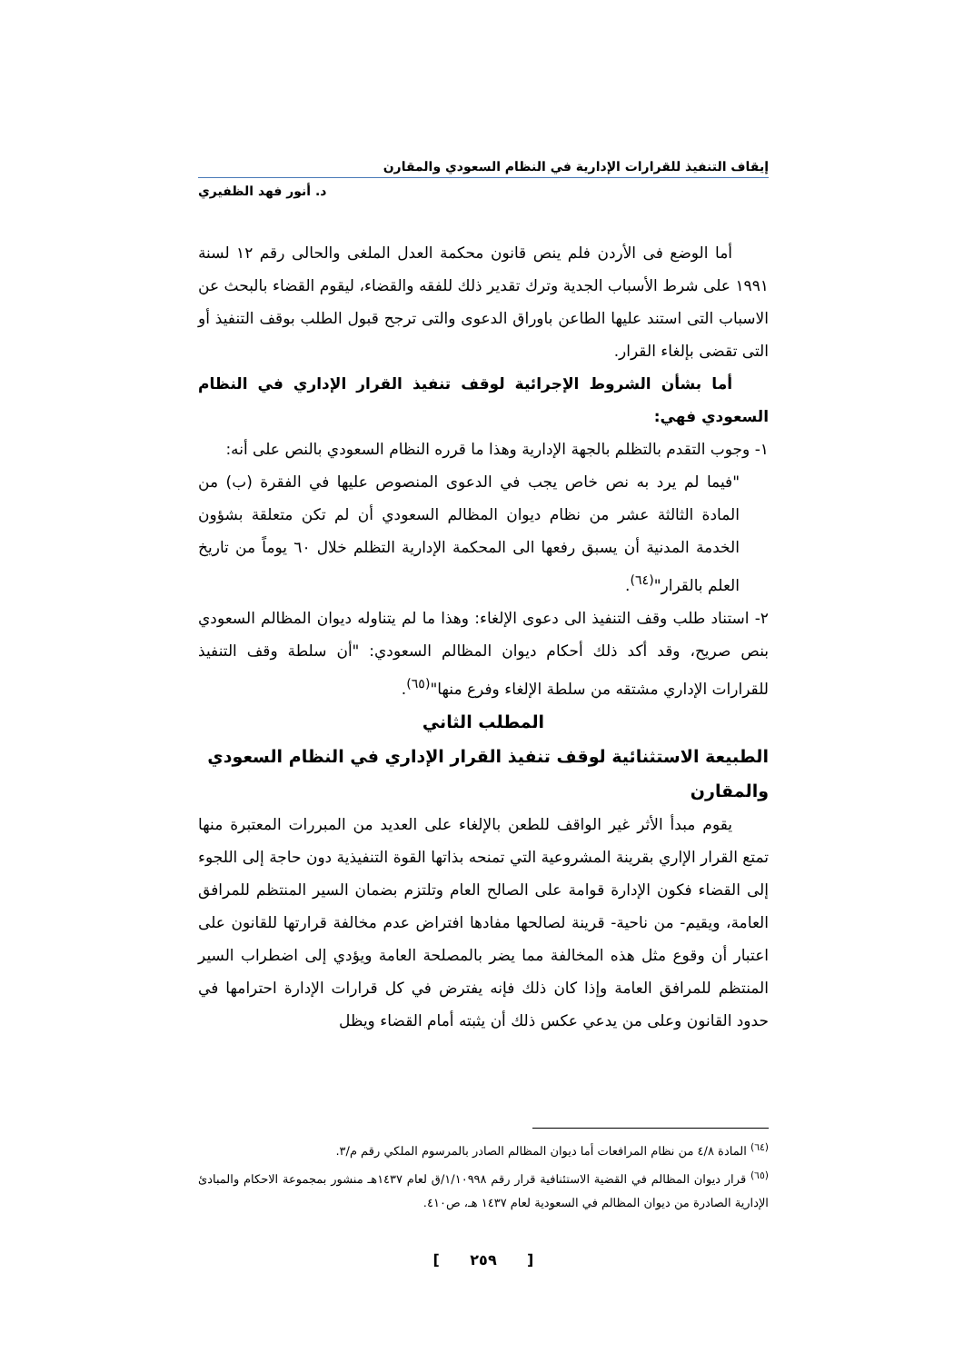إيقاف التنفيذ للقرارات الإدارية في النظام السعودي والمقارن
د. أنور فهد الظفيري
أما الوضع فى الأردن فلم ينص قانون محكمة العدل الملغى والحالى رقم ١٢ لسنة ١٩٩١ على شرط الأسباب الجدية وترك تقدير ذلك للفقه والقضاء، ليقوم القضاء بالبحث عن الاسباب التى استند عليها الطاعن باوراق الدعوى والتى ترجح قبول الطلب بوقف التنفيذ أو التى تقضى بإلغاء القرار.
أما بشأن الشروط الإجرائية لوقف تنفيذ القرار الإداري في النظام السعودي فهي:
١- وجوب التقدم بالتظلم بالجهة الإدارية وهذا ما قرره النظام السعودي بالنص على أنه:
"فيما لم يرد به نص خاص يجب في الدعوى المنصوص عليها في الفقرة (ب) من المادة الثالثة عشر من نظام ديوان المظالم السعودي أن لم تكن متعلقة بشؤون الخدمة المدنية أن يسبق رفعها الى المحكمة الإدارية التظلم خلال ٦٠ يوماً من تاريخ العلم بالقرار"<sup>(٦٤)</sup>.
٢- استناد طلب وقف التنفيذ الى دعوى الإلغاء: وهذا ما لم يتناوله ديوان المظالم السعودي بنص صريح، وقد أكد ذلك أحكام ديوان المظالم السعودي: "أن سلطة وقف التنفيذ للقرارات الإداري مشتقه من سلطة الإلغاء وفرع منها"<sup>(٦٥)</sup>.
المطلب الثاني
الطبيعة الاستثنائية لوقف تنفيذ القرار الإداري في النظام السعودي والمقارن
يقوم مبدأ الأثر غير الواقف للطعن بالإلغاء على العديد من المبررات المعتبرة منها تمتع القرار الإاري بقرينة المشروعية التي تمنحه بذاتها القوة التنفيذية دون حاجة إلى اللجوء إلى القضاء فكون الإدارة قوامة على الصالح العام وتلتزم بضمان السير المنتظم للمرافق العامة، ويقيم- من ناحية- قرينة لصالحها مفادها افتراض عدم مخالفة قرارتها للقانون على اعتبار أن وقوع مثل هذه المخالفة مما يضر بالمصلحة العامة ويؤدي إلى اضطراب السير المنتظم للمرافق العامة وإذا كان ذلك فإنه يفترض في كل قرارات الإدارة احترامها في حدود القانون وعلى من يدعي عكس ذلك أن يثبته أمام القضاء ويظل
<sup>(٦٤)</sup> المادة ٤/٨ من نظام المرافعات أما ديوان المظالم الصادر بالمرسوم الملكي رقم م/٣.
<sup>(٦٥)</sup> قرار ديوان المظالم في القضية الاستئنافية قرار رقم ١/١٠٩٩٨/ق لعام ١٤٣٧هـ منشور بمجموعة الاحكام والمبادئ الإدارية الصادرة من ديوان المظالم في السعودية لعام ١٤٣٧ هـ، ص٤١٠.
[ ٢٥٩ ]